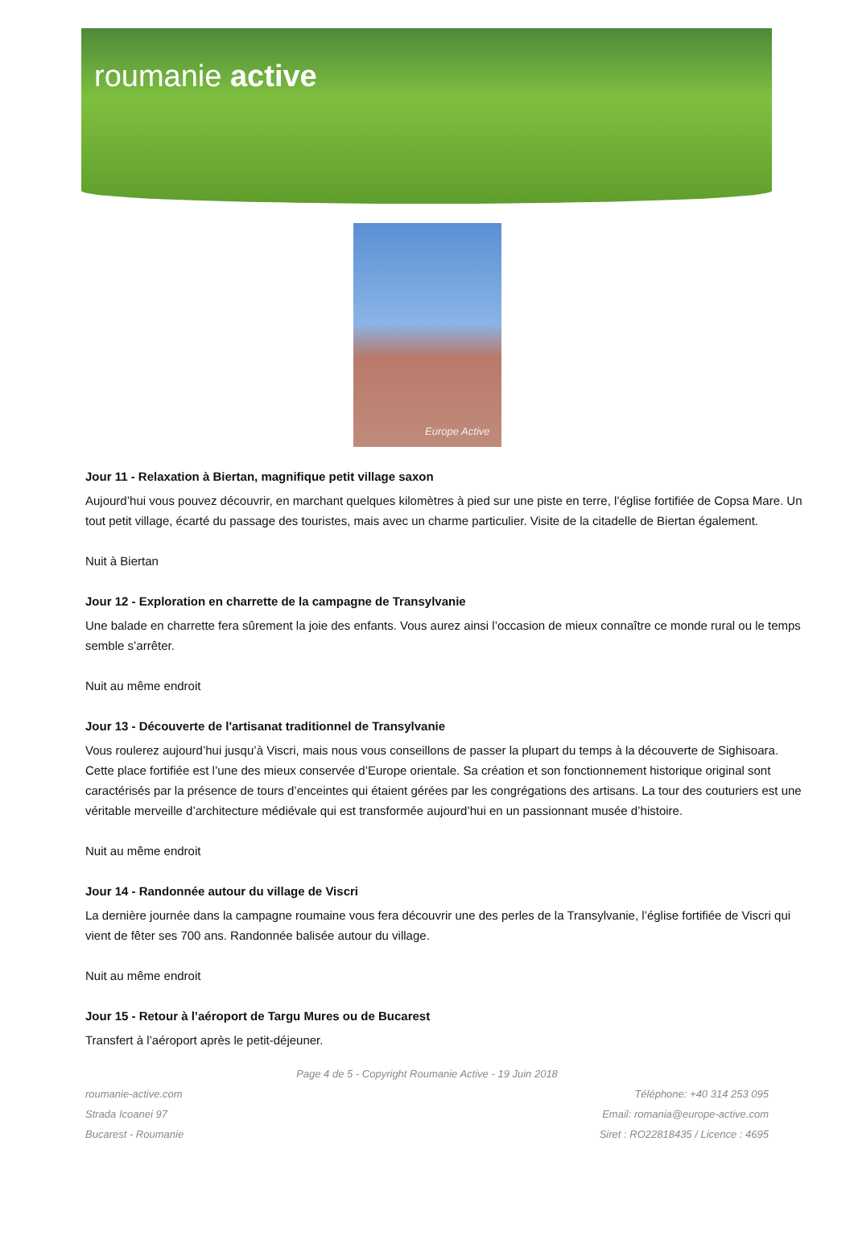roumanie active
Europe Active
Jour 11 - Relaxation à Biertan, magnifique petit village saxon
Aujourd’hui vous pouvez découvrir, en marchant quelques kilomètres à pied sur une piste en terre, l’église fortifiée de Copsa Mare. Un tout petit village, écarté du passage des touristes, mais avec un charme particulier. Visite de la citadelle de Biertan également.
Nuit à Biertan
Jour 12 - Exploration en charrette de la campagne de Transylvanie
Une balade en charrette fera sûrement la joie des enfants. Vous aurez ainsi l’occasion de mieux connaître ce monde rural ou le temps semble s’arrêter.
Nuit au même endroit
Jour 13 - Découverte de l'artisanat traditionnel de Transylvanie
Vous roulerez aujourd’hui jusqu’à Viscri, mais nous vous conseillons de passer la plupart du temps à la découverte de Sighisoara. Cette place fortifiée est l’une des mieux conservée d’Europe orientale. Sa création et son fonctionnement historique original sont caractérisés par la présence de tours d’enceintes qui étaient gérées par les congrégations des artisans. La tour des couturiers est une véritable merveille d’architecture médiévale qui est transformée aujourd’hui en un passionnant musée d’histoire.
Nuit au même endroit
Jour 14 - Randonnée autour du village de Viscri
La dernière journée dans la campagne roumaine vous fera découvrir une des perles de la Transylvanie, l’église fortifiée de Viscri qui vient de fêter ses 700 ans. Randonnée balisée autour du village.
Nuit au même endroit
Jour 15 - Retour à l’aéroport de Targu Mures ou de Bucarest
Transfert à l’aéroport après le petit-déjeuner.
Page 4 de 5 - Copyright Roumanie Active - 19 Juin 2018
roumanie-active.com
Strada Icoanei 97
Bucarest - Roumanie
Téléphone: +40 314 253 095
Email: romania@europe-active.com
Siret : RO22818435 / Licence : 4695